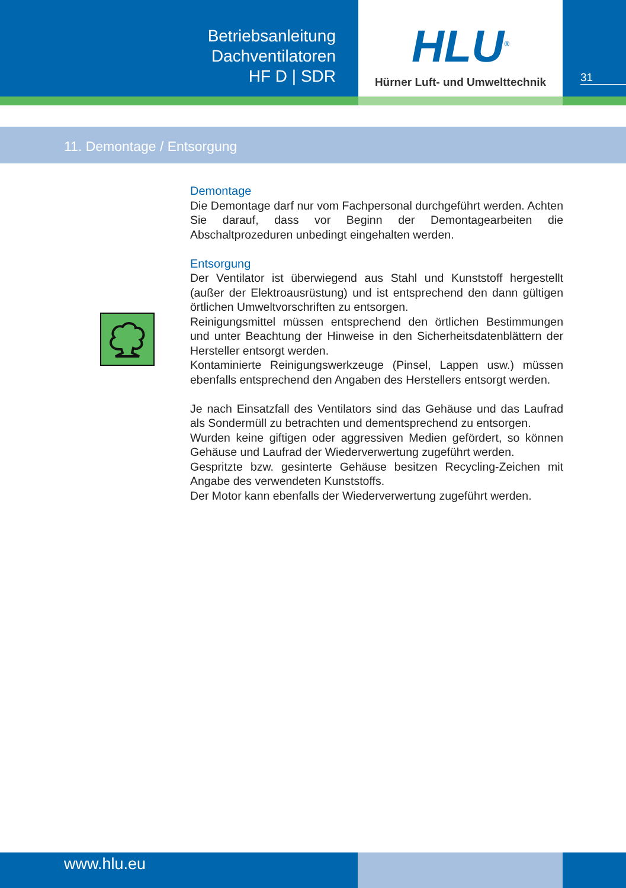Betriebsanleitung
Dachventilatoren
HF D | SDR
HLU<sup>®</sup>
Hürner Luft- und Umwelttechnik
31
11. Demontage / Entsorgung
Demontage
Die Demontage darf nur vom Fachpersonal durchgeführt werden. Achten Sie darauf, dass vor Beginn der Demontagearbeiten die Abschaltprozeduren unbedingt eingehalten werden.
Entsorgung
Der Ventilator ist überwiegend aus Stahl und Kunststoff hergestellt (außer der Elektroausrüstung) und ist entsprechend den dann gültigen örtlichen Umweltvorschriften zu entsorgen.
Reinigungsmittel müssen entsprechend den örtlichen Bestimmungen und unter Beachtung der Hinweise in den Sicherheitsdatenblättern der Hersteller entsorgt werden.
Kontaminierte Reinigungswerkzeuge (Pinsel, Lappen usw.) müssen ebenfalls entsprechend den Angaben des Herstellers entsorgt werden.
Je nach Einsatzfall des Ventilators sind das Gehäuse und das Laufrad als Sondermüll zu betrachten und dementsprechend zu entsorgen.
Wurden keine giftigen oder aggressiven Medien gefördert, so können Gehäuse und Laufrad der Wiederverwertung zugeführt werden.
Gespritzte bzw. gesinterte Gehäuse besitzen Recycling-Zeichen mit Angabe des verwendeten Kunststoffs.
Der Motor kann ebenfalls der Wiederverwertung zugeführt werden.
www.hlu.eu